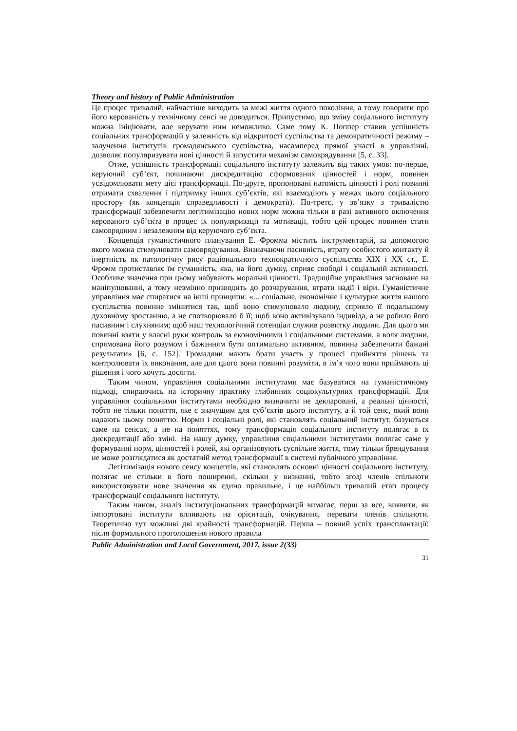Theory and history of Public Administration
Це процес тривалий, найчастіше виходить за межі життя одного покоління, а тому говорити про його керованість у технічному сенсі не доводиться. Припустимо, що зміну соціального інституту можна ініціювати, але керувати ним неможливо. Саме тому К. Поппер ставив успішність соціальних трансформацій у залежність від відкритості суспільства та демократичності режиму – залучення інститутів громадянського суспільства, насамперед прямої участі в управлінні, дозволяє популяризувати нові цінності й запустити механізм самоврядування [5, с. 33].
Отже, успішність трансформації соціального інституту залежить від таких умов: по-перше, керуючий суб’єкт, починаючи дискредитацію сформованих цінностей і норм, повинен усвідомлювати мету цієї трансформації. По-друге, пропоновані натомість цінності і ролі повинні отримати схвалення і підтримку інших суб’єктів, які взаємодіють у межах цього соціального простору (як концепція справедливості і демократії). По-третє, у зв’язку з тривалістю трансформації забезпечити легітимізацію нових норм можна тільки в разі активного включення керованого суб’єкта в процес їх популяризації та мотивації, тобто цей процес повинен стати самоврядним і незалежним від керуючого суб’єкта.
Концепція гуманістичного планування Е. Фромма містить інструментарій, за допомогою якого можна стимулювати самоврядування. Визначаючи пасивність, втрату особистого контакту й інертність як патологічну рису раціонального технократичного суспільства XIX і XX ст., Е. Фромм протиставляє їм гуманність, яка, на його думку, сприяє свободі і соціальній активності. Особливе значення при цьому набувають моральні цінності. Традиційне управління засноване на маніпулюванні, а тому незмінно призводить до розчарування, втрати надії і віри. Гуманістичне управління має спиратися на інші принципи: «... соціальне, економічне і культурне життя нашого суспільства повинне змінитися так, щоб воно стимулювало людину, сприяло її подальшому духовному зростанню, а не спотворювало б її; щоб воно активізувало індивіда, а не робило його пасивним і слухняним; щоб наш технологічний потенціал служив розвитку людини. Для цього ми повинні взяти у власні руки контроль за економічними і соціальними системами, а воля людини, спрямована його розумом і бажанням бути оптимально активним, повинна забезпечити бажані результати» [6, с. 152]. Громадяни мають брати участь у процесі прийняття рішень та контролювати їх виконання, але для цього вони повинні розуміти, в ім’я чого вони приймають ці рішення і чого хочуть досягти.
Таким чином, управління соціальними інститутами має базуватися на гуманістичному підході, спираючись на історичну практику глибинних соціокультурних трансформацій. Для управління соціальними інститутами необхідно визначити не декларовані, а реальні цінності, тобто не тільки поняття, яке є значущим для суб’єктів цього інституту, а й той сенс, який вони надають цьому поняттю. Норми і соціальні ролі, які становлять соціальний інститут, базуються саме на сенсах, а не на поняттях, тому трансформація соціального інституту полягає в їх дискредитації або зміні. На нашу думку, управління соціальними інститутами полягає саме у формуванні норм, цінностей і ролей, які організовують суспільне життя, тому тільки брендування не може розглядатися як достатній метод трансформації в системі публічного управління.
Легітимізація нового сенсу концептів, які становлять основні цінності соціального інституту, полягає не стільки в його поширенні, скільки у визнанні, тобто згоді членів спільноти використовувати нове значення як єдино правильне, і це найбільш тривалий етап процесу трансформації соціального інституту.
Таким чином, аналіз інституціональних трансформацій вимагає, перш за все, виявити, як імпортовані інститути впливають на орієнтації, очікування, переваги членів спільноти. Теоретично тут можливі дві крайності трансформацій. Перша – повний успіх трансплантації: після формального проголошення нового правила
Public Administration and Local Government, 2017, issue 2(33)
31